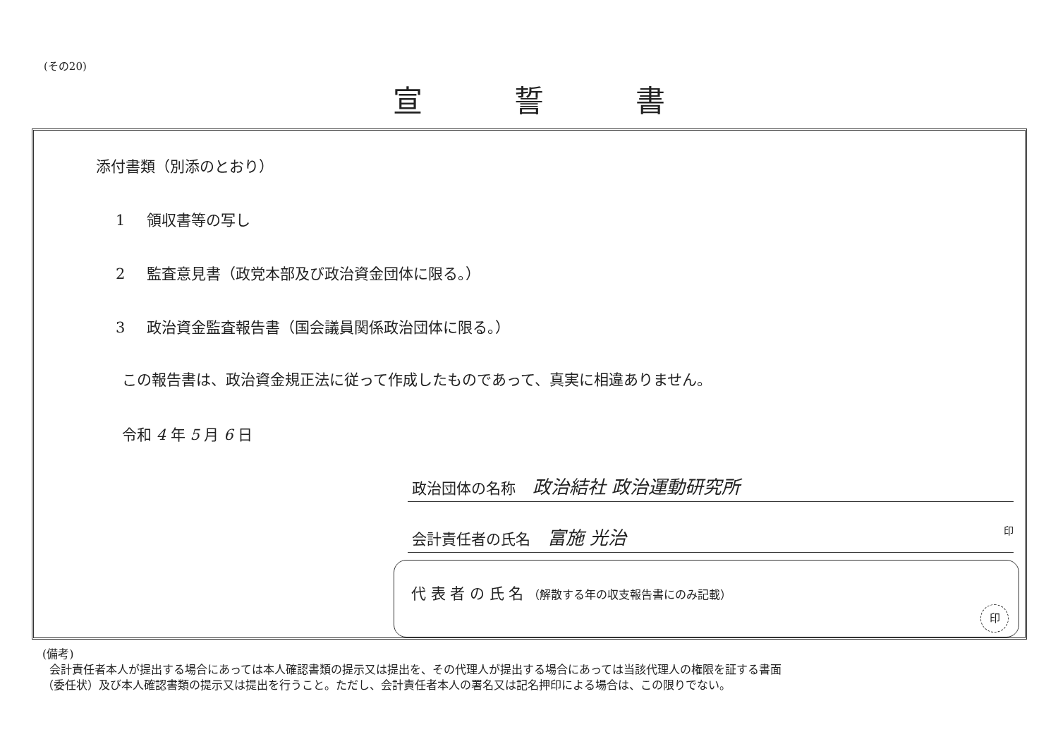(その20)
宣誓書
添付書類（別添のとおり）
1 領収書等の写し
2 監査意見書（政党本部及び政治資金団体に限る。）
3 政治資金監査報告書（国会議員関係政治団体に限る。）
この報告書は、政治資金規正法に従って作成したものであって、真実に相違ありません。
令和 4 年 5 月 6 日
政治団体の名称 政治結社 政治運動研究所
会計責任者の氏名 富施 光治 印
代 表 者 の 氏 名 （解散する年の収支報告書にのみ記載）
印
(備考)
会計責任者本人が提出する場合にあっては本人確認書類の提示又は提出を、その代理人が提出する場合にあっては当該代理人の権限を証する書面
（委任状）及び本人確認書類の提示又は提出を行うこと。ただし、会計責任者本人の署名又は記名押印による場合は、この限りでない。